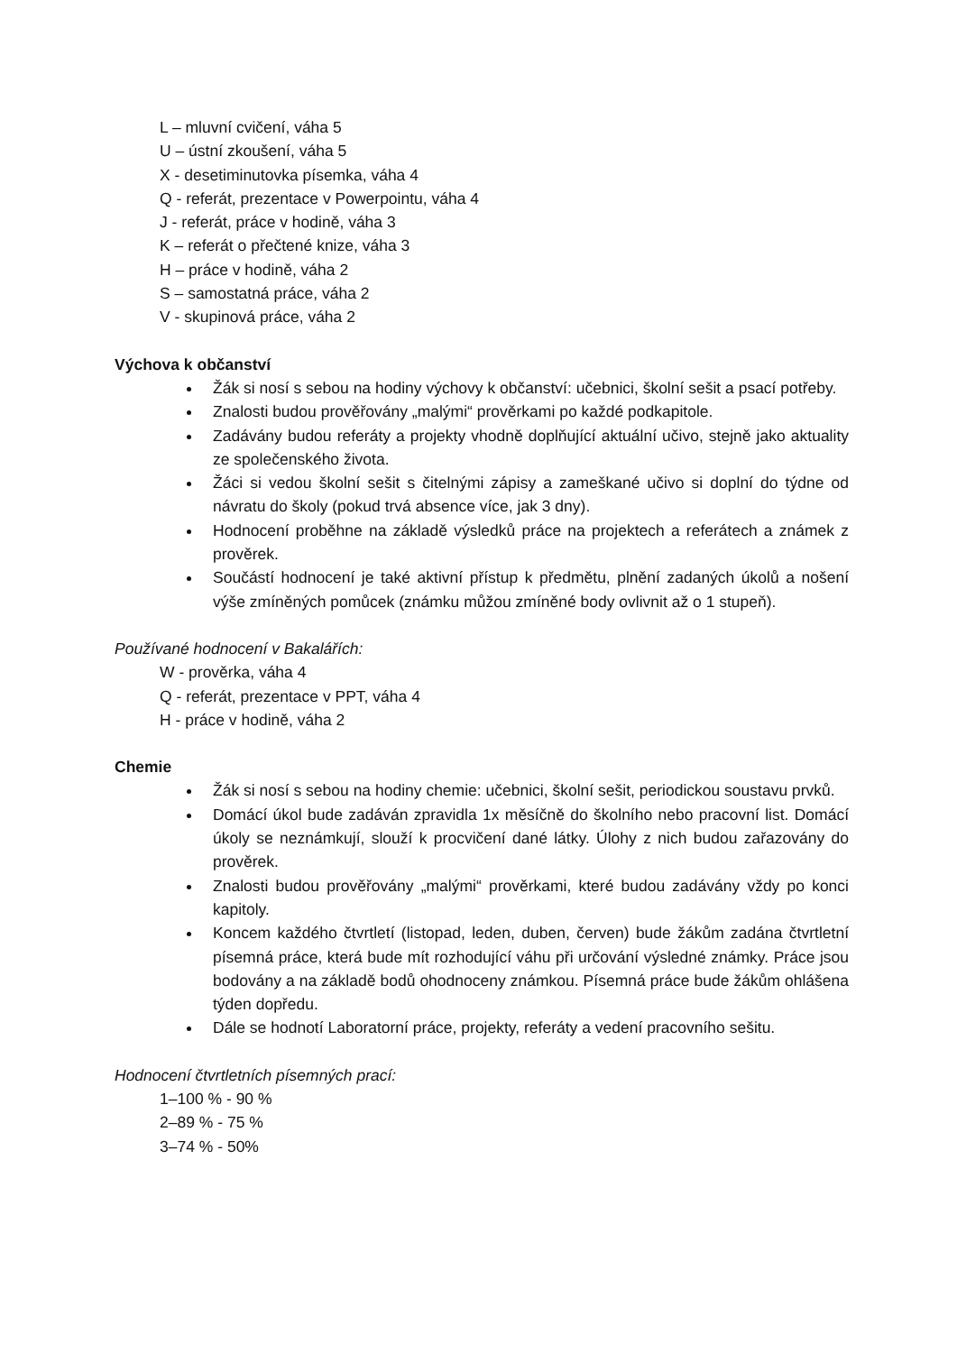L – mluvní cvičení, váha 5
U – ústní zkoušení, váha 5
X - desetiminutovka písemka, váha 4
Q - referát, prezentace v Powerpointu, váha 4
J - referát, práce v hodině, váha 3
K – referát o přečtené knize, váha 3
H – práce v hodině, váha 2
S – samostatná práce, váha 2
V - skupinová práce, váha 2
Výchova k občanství
Žák si nosí s sebou na hodiny výchovy k občanství: učebnici, školní sešit a psací potřeby.
Znalosti budou prověřovány „malými“ prověrkami po každé podkapitole.
Zadávány budou referáty a projekty vhodně doplňující aktuální učivo, stejně jako aktuality ze společenského života.
Žáci si vedou školní sešit s čitelnými zápisy a zameškané učivo si doplní do týdne od návratu do školy (pokud trvá absence více, jak 3 dny).
Hodnocení proběhne na základě výsledků práce na projektech a referátech a známek z prověrek.
Součástí hodnocení je také aktivní přístup k předmětu, plnění zadaných úkolů a nošení výše zmíněných pomůcek (známku můžou zmíněné body ovlivnit až o 1 stupeň).
Používané hodnocení v Bakalářích:
W - prověrka, váha 4
Q - referát, prezentace v PPT, váha 4
H - práce v hodině, váha 2
Chemie
Žák si nosí s sebou na hodiny chemie: učebnici, školní sešit, periodickou soustavu prvků.
Domácí úkol bude zadáván zpravidla 1x měsíčně do školního nebo pracovní list. Domácí úkoly se neznámkují, slouží k procvičení dané látky. Úlohy z nich budou zařazovány do prověrek.
Znalosti budou prověřovány „malými“ prověrkami, které budou zadávány vždy po konci kapitoly.
Koncem každého čtvrtletí (listopad, leden, duben, červen) bude žákům zadána čtvrtletní písemná práce, která bude mít rozhodující váhu při určování výsledné známky. Práce jsou bodovány a na základě bodů ohodnoceny známkou. Písemná práce bude žákům ohlášena týden dopředu.
Dále se hodnotí Laboratorní práce, projekty, referáty a vedení pracovního sešitu.
Hodnocení čtvrtletních písemných prací:
1–100 % - 90 %
2–89 % - 75 %
3–74 % - 50%